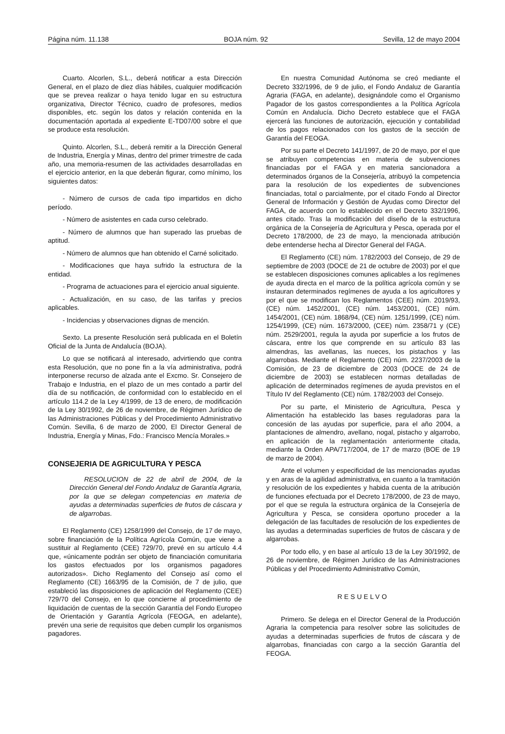Página núm. 11.138 BOJA núm. 92 Sevilla, 12 de mayo 2004
Cuarto. Alcorlen, S.L., deberá notificar a esta Dirección General, en el plazo de diez días hábiles, cualquier modificación que se prevea realizar o haya tenido lugar en su estructura organizativa, Director Técnico, cuadro de profesores, medios disponibles, etc. según los datos y relación contenida en la documentación aportada al expediente E-TD07/00 sobre el que se produce esta resolución.
Quinto. Alcorlen, S.L., deberá remitir a la Dirección General de Industria, Energía y Minas, dentro del primer trimestre de cada año, una memoria-resumen de las actividades desarrolladas en el ejercicio anterior, en la que deberán figurar, como mínimo, los siguientes datos:
- Número de cursos de cada tipo impartidos en dicho período.
- Número de asistentes en cada curso celebrado.
- Número de alumnos que han superado las pruebas de aptitud.
- Número de alumnos que han obtenido el Carné solicitado.
- Modificaciones que haya sufrido la estructura de la entidad.
- Programa de actuaciones para el ejercicio anual siguiente.
- Actualización, en su caso, de las tarifas y precios aplicables.
- Incidencias y observaciones dignas de mención.
Sexto. La presente Resolución será publicada en el Boletín Oficial de la Junta de Andalucía (BOJA).
Lo que se notificará al interesado, advirtiendo que contra esta Resolución, que no pone fin a la vía administrativa, podrá interponerse recurso de alzada ante el Excmo. Sr. Consejero de Trabajo e Industria, en el plazo de un mes contado a partir del día de su notificación, de conformidad con lo establecido en el artículo 114.2 de la Ley 4/1999, de 13 de enero, de modificación de la Ley 30/1992, de 26 de noviembre, de Régimen Jurídico de las Administraciones Públicas y del Procedimiento Administrativo Común. Sevilla, 6 de marzo de 2000, El Director General de Industria, Energía y Minas, Fdo.: Francisco Mencía Morales.»
CONSEJERIA DE AGRICULTURA Y PESCA
RESOLUCION de 22 de abril de 2004, de la Dirección General del Fondo Andaluz de Garantía Agraria, por la que se delegan competencias en materia de ayudas a determinadas superficies de frutos de cáscara y de algarrobas.
El Reglamento (CE) 1258/1999 del Consejo, de 17 de mayo, sobre financiación de la Política Agrícola Común, que viene a sustituir al Reglamento (CEE) 729/70, prevé en su artículo 4.4 que, «únicamente podrán ser objeto de financiación comunitaria los gastos efectuados por los organismos pagadores autorizados». Dicho Reglamento del Consejo así como el Reglamento (CE) 1663/95 de la Comisión, de 7 de julio, que estableció las disposiciones de aplicación del Reglamento (CEE) 729/70 del Consejo, en lo que concierne al procedimiento de liquidación de cuentas de la sección Garantía del Fondo Europeo de Orientación y Garantía Agrícola (FEOGA, en adelante), prevén una serie de requisitos que deben cumplir los organismos pagadores.
En nuestra Comunidad Autónoma se creó mediante el Decreto 332/1996, de 9 de julio, el Fondo Andaluz de Garantía Agraria (FAGA, en adelante), designándole como el Organismo Pagador de los gastos correspondientes a la Política Agrícola Común en Andalucía. Dicho Decreto establece que el FAGA ejercerá las funciones de autorización, ejecución y contabilidad de los pagos relacionados con los gastos de la sección de Garantía del FEOGA.
Por su parte el Decreto 141/1997, de 20 de mayo, por el que se atribuyen competencias en materia de subvenciones financiadas por el FAGA y en materia sancionadora a determinados órganos de la Consejería, atribuyó la competencia para la resolución de los expedientes de subvenciones financiadas, total o parcialmente, por el citado Fondo al Director General de Información y Gestión de Ayudas como Director del FAGA, de acuerdo con lo establecido en el Decreto 332/1996, antes citado. Tras la modificación del diseño de la estructura orgánica de la Consejería de Agricultura y Pesca, operada por el Decreto 178/2000, de 23 de mayo, la mencionada atribución debe entenderse hecha al Director General del FAGA.
El Reglamento (CE) núm. 1782/2003 del Consejo, de 29 de septiembre de 2003 (DOCE de 21 de octubre de 2003) por el que se establecen disposiciones comunes aplicables a los regímenes de ayuda directa en el marco de la política agrícola común y se instauran determinados regímenes de ayuda a los agricultores y por el que se modifican los Reglamentos (CEE) núm. 2019/93, (CE) núm. 1452/2001, (CE) núm. 1453/2001, (CE) núm. 1454/2001, (CE) núm. 1868/94, (CE) núm. 1251/1999, (CE) núm. 1254/1999, (CE) núm. 1673/2000, (CEE) núm. 2358/71 y (CE) núm. 2529/2001, regula la ayuda por superficie a los frutos de cáscara, entre los que comprende en su artículo 83 las almendras, las avellanas, las nueces, los pistachos y las algarrobas. Mediante el Reglamento (CE) núm. 2237/2003 de la Comisión, de 23 de diciembre de 2003 (DOCE de 24 de diciembre de 2003) se establecen normas detalladas de aplicación de determinados regímenes de ayuda previstos en el Título IV del Reglamento (CE) núm. 1782/2003 del Consejo.
Por su parte, el Ministerio de Agricultura, Pesca y Alimentación ha establecido las bases reguladoras para la concesión de las ayudas por superficie, para el año 2004, a plantaciones de almendro, avellano, nogal, pistacho y algarrobo, en aplicación de la reglamentación anteriormente citada, mediante la Orden APA/717/2004, de 17 de marzo (BOE de 19 de marzo de 2004).
Ante el volumen y especificidad de las mencionadas ayudas y en aras de la agilidad administrativa, en cuanto a la tramitación y resolución de los expedientes y habida cuenta de la atribución de funciones efectuada por el Decreto 178/2000, de 23 de mayo, por el que se regula la estructura orgánica de la Consejería de Agricultura y Pesca, se considera oportuno proceder a la delegación de las facultades de resolución de los expedientes de las ayudas a determinadas superficies de frutos de cáscara y de algarrobas.
Por todo ello, y en base al artículo 13 de la Ley 30/1992, de 26 de noviembre, de Régimen Jurídico de las Administraciones Públicas y del Procedimiento Administrativo Común,
RESUELVO
Primero. Se delega en el Director General de la Producción Agraria la competencia para resolver sobre las solicitudes de ayudas a determinadas superficies de frutos de cáscara y de algarrobas, financiadas con cargo a la sección Garantía del FEOGA.